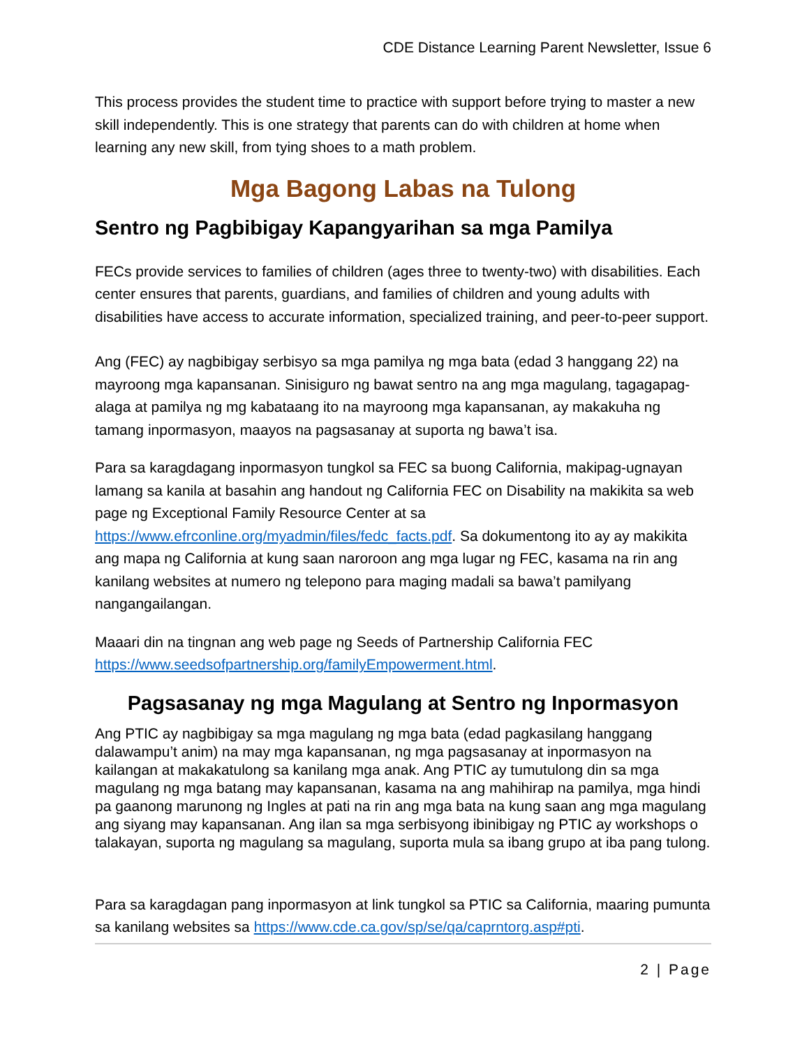CDE Distance Learning Parent Newsletter, Issue 6
This process provides the student time to practice with support before trying to master a new skill independently. This is one strategy that parents can do with children at home when learning any new skill, from tying shoes to a math problem.
Mga Bagong Labas na Tulong
Sentro ng Pagbibigay Kapangyarihan sa mga Pamilya
FECs provide services to families of children (ages three to twenty-two) with disabilities. Each center ensures that parents, guardians, and families of children and young adults with disabilities have access to accurate information, specialized training, and peer-to-peer support.
Ang (FEC) ay nagbibigay serbisyo sa mga pamilya ng mga bata (edad 3 hanggang 22) na mayroong mga kapansanan. Sinisiguro ng bawat sentro na ang mga magulang, tagagapag-alaga at pamilya ng mg kabataang ito na mayroong mga kapansanan, ay makakuha ng tamang inpormasyon, maayos na pagsasanay at suporta ng bawa’t isa.
Para sa karagdagang inpormasyon tungkol sa FEC sa buong California, makipag-ugnayan lamang sa kanila at basahin ang handout ng California FEC on Disability na makikita sa web page ng Exceptional Family Resource Center at sa https://www.efrconline.org/myadmin/files/fedc_facts.pdf. Sa dokumentong ito ay ay makikita ang mapa ng California at kung saan naroroon ang mga lugar ng FEC, kasama na rin ang kanilang websites at numero ng telepono para maging madali sa bawa’t pamilyang nangangailangan.
Maaari din na tingnan ang web page ng Seeds of Partnership California FEC https://www.seedsofpartnership.org/familyEmpowerment.html.
Pagsasanay ng mga Magulang at Sentro ng Inpormasyon
Ang PTIC ay nagbibigay sa mga magulang ng mga bata (edad pagkasilang hanggang dalawampu’t anim) na may mga kapansanan, ng mga pagsasanay at inpormasyon na kailangan at makakatulong sa kanilang mga anak. Ang PTIC ay tumutulong din sa mga magulang ng mga batang may kapansanan, kasama na ang mahihirap na pamilya, mga hindi pa gaanong marunong ng Ingles at pati na rin ang mga bata na kung saan ang mga magulang ang siyang may kapansanan. Ang ilan sa mga serbisyong ibinibigay ng PTIC ay workshops o talakayan, suporta ng magulang sa magulang, suporta mula sa ibang grupo at iba pang tulong.
Para sa karagdagan pang inpormasyon at link tungkol sa PTIC sa California, maaring pumunta sa kanilang websites sa https://www.cde.ca.gov/sp/se/qa/caprntorg.asp#pti.
2 | Page